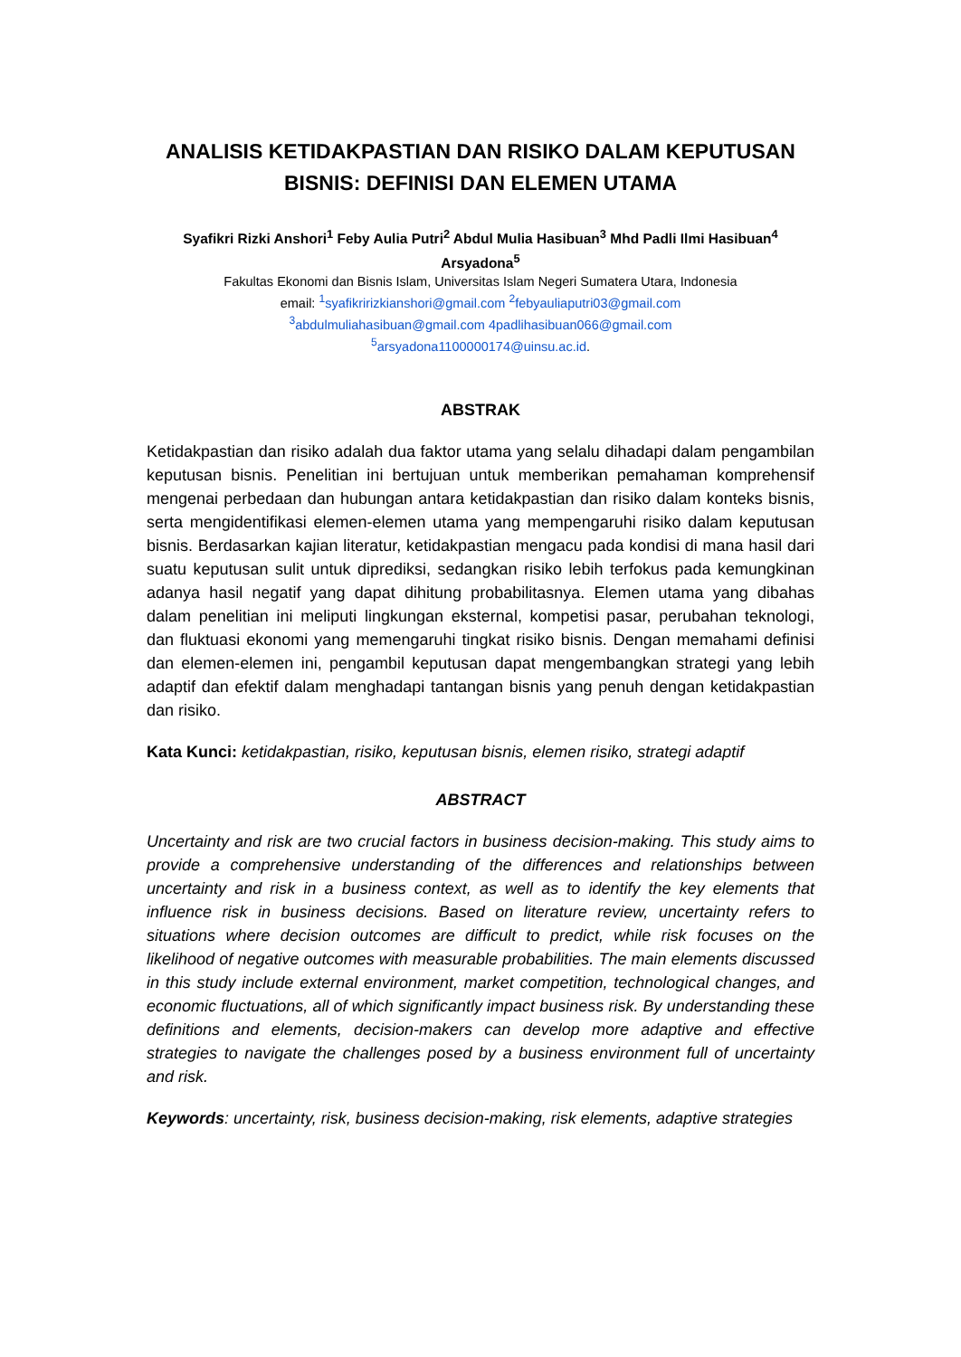ANALISIS KETIDAKPASTIAN DAN RISIKO DALAM KEPUTUSAN BISNIS: DEFINISI DAN ELEMEN UTAMA
Syafikri Rizki Anshori<sup>1</sup> Feby Aulia Putri<sup>2</sup> Abdul Mulia Hasibuan<sup>3</sup> Mhd Padli Ilmi Hasibuan<sup>4</sup>
Arsyadona<sup>5</sup>
Fakultas Ekonomi dan Bisnis Islam, Universitas Islam Negeri Sumatera Utara, Indonesia
email: <sup>1</sup>syafikririzkianshori@gmail.com <sup>2</sup>febyauliaputri03@gmail.com
<sup>3</sup> abdulmuliahasibuan@gmail.com 4padlihasibuan066@gmail.com
<sup>5</sup> arsyadona1100000174@uinsu.ac.id.
ABSTRAK
Ketidakpastian dan risiko adalah dua faktor utama yang selalu dihadapi dalam pengambilan keputusan bisnis. Penelitian ini bertujuan untuk memberikan pemahaman komprehensif mengenai perbedaan dan hubungan antara ketidakpastian dan risiko dalam konteks bisnis, serta mengidentifikasi elemen-elemen utama yang mempengaruhi risiko dalam keputusan bisnis. Berdasarkan kajian literatur, ketidakpastian mengacu pada kondisi di mana hasil dari suatu keputusan sulit untuk diprediksi, sedangkan risiko lebih terfokus pada kemungkinan adanya hasil negatif yang dapat dihitung probabilitasnya. Elemen utama yang dibahas dalam penelitian ini meliputi lingkungan eksternal, kompetisi pasar, perubahan teknologi, dan fluktuasi ekonomi yang memengaruhi tingkat risiko bisnis. Dengan memahami definisi dan elemen-elemen ini, pengambil keputusan dapat mengembangkan strategi yang lebih adaptif dan efektif dalam menghadapi tantangan bisnis yang penuh dengan ketidakpastian dan risiko.
Kata Kunci: ketidakpastian, risiko, keputusan bisnis, elemen risiko, strategi adaptif
ABSTRACT
Uncertainty and risk are two crucial factors in business decision-making. This study aims to provide a comprehensive understanding of the differences and relationships between uncertainty and risk in a business context, as well as to identify the key elements that influence risk in business decisions. Based on literature review, uncertainty refers to situations where decision outcomes are difficult to predict, while risk focuses on the likelihood of negative outcomes with measurable probabilities. The main elements discussed in this study include external environment, market competition, technological changes, and economic fluctuations, all of which significantly impact business risk. By understanding these definitions and elements, decision-makers can develop more adaptive and effective strategies to navigate the challenges posed by a business environment full of uncertainty and risk.
Keywords: uncertainty, risk, business decision-making, risk elements, adaptive strategies